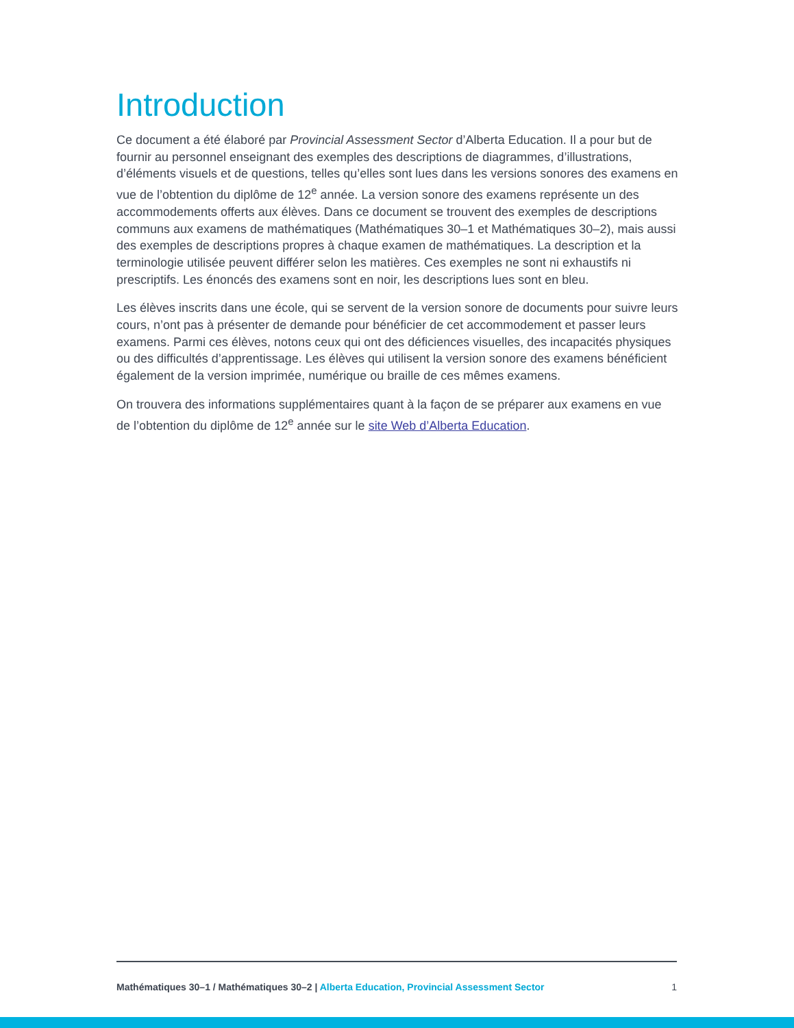Introduction
Ce document a été élaboré par Provincial Assessment Sector d’Alberta Education. Il a pour but de fournir au personnel enseignant des exemples des descriptions de diagrammes, d’illustrations, d’éléments visuels et de questions, telles qu’elles sont lues dans les versions sonores des examens en vue de l’obtention du diplôme de 12<sup>e</sup> année. La version sonore des examens représente un des accommodements offerts aux élèves. Dans ce document se trouvent des exemples de descriptions communs aux examens de mathématiques (Mathématiques 30–1 et Mathématiques 30–2), mais aussi des exemples de descriptions propres à chaque examen de mathématiques. La description et la terminologie utilisée peuvent différer selon les matières. Ces exemples ne sont ni exhaustifs ni prescriptifs. Les énoncés des examens sont en noir, les descriptions lues sont en bleu.
Les élèves inscrits dans une école, qui se servent de la version sonore de documents pour suivre leurs cours, n’ont pas à présenter de demande pour bénéficier de cet accommodement et passer leurs examens. Parmi ces élèves, notons ceux qui ont des déficiences visuelles, des incapacités physiques ou des difficultés d’apprentissage. Les élèves qui utilisent la version sonore des examens bénéficient également de la version imprimée, numérique ou braille de ces mêmes examens.
On trouvera des informations supplémentaires quant à la façon de se préparer aux examens en vue de l’obtention du diplôme de 12<sup>e</sup> année sur le site Web d’Alberta Education.
Mathématiques 30–1 / Mathématiques 30–2 | Alberta Education, Provincial Assessment Sector 1